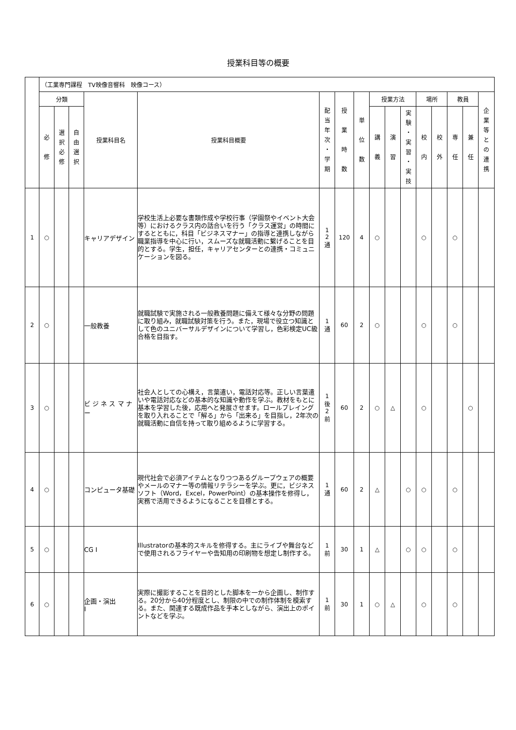授業科目等の概要
| | （工業専門課程 TV映像音響科 映像コース） | | | | | | | | | | | | | | | |
| --- | --- | --- | --- | --- | --- | --- | --- | --- | --- | --- | --- | --- | --- | --- | --- | --- |
| | 分類 | | | 授業科目名 | 授業科目概要 | 配 当 年 次 ・ 学 期 | 授 業 時 数 | 単 位 数 | 授業方法 | | | 場所 | | 教員 | | 企 業 等 と の 連 携 |
| | 必 修 | 選 択 必 修 | 自 由 選 択 | | | | | | 講 義 | 演 習 | 実 験 ・ 実 習 ・ 実 技 | 校 内 | 校 外 | 専 任 | 兼 任 | |
| 1 | ○ | | | キャリアデザイン | 学校生活上必要な書類作成や学校行事（学園祭やイベント大会等）におけるクラス内の話合いを行う「クラス運営」の時間にするとともに，科目「ビジネスマナー」の指導と連携しながら職業指導を中心に行い，スムーズな就職活動に繋げることを目的とする。学生，担任，キャリアセンターとの連携・コミュニケーションを図る。 | 1 2 通 | 120 | 4 | ○ | | | ○ | | ○ | | |
| 2 | ○ | | | 一般教養 | 就職試験で実施される一般教養問題に備えて様々な分野の問題に取り組み，就職試験対策を行う。また，現場で役立つ知識として色のユニバーサルデザインについて学習し，色彩検定UC級合格を目指す。 | 1 通 | 60 | 2 | ○ | | | ○ | | ○ | | |
| 3 | ○ | | | ビ ジ ネ ス マ ナー | 社会人としての心構え，言葉遣い，電話対応等。正しい言葉遣いや電話対応などの基本的な知識や動作を学ぶ。教材をもとに基本を学習した後，応用へと発展させます。ロールプレイングを取り入れることで「解る」から「出来る」を目指し，2年次の就職活動に自信を持って取り組めるように学習する。 | 1 後 2 前 | 60 | 2 | ○ | △ | | ○ | | | ○ | |
| 4 | ○ | | | コンピュータ基礎 | 現代社会で必須アイテムとなりつつあるグループウェアの概要やメールのマナー等の情報リテラシーを学ぶ。更に，ビジネスソフト（Word，Excel，PowerPoint）の基本操作を修得し，実務で活用できるようになることを目標とする。 | 1 通 | 60 | 2 | △ | | ○ | ○ | | ○ | | |
| 5 | ○ | | | CG Ⅰ | Illustratorの基本的スキルを修得する。主にライブや舞台などで使用されるフライヤーや告知用の印刷物を想定し制作する。 | 1 前 | 30 | 1 | △ | | ○ | ○ | | ○ | | |
| 6 | ○ | | | 企画・演出 Ⅰ | 実際に撮影することを目的とした脚本を一から企画し、制作する。20分から40分程度とし、制限の中での制作体制を模索する。また、関連する既成作品を手本としながら、演出上のポイントなどを学ぶ。 | 1 前 | 30 | 1 | ○ | △ | | ○ | | ○ | | |